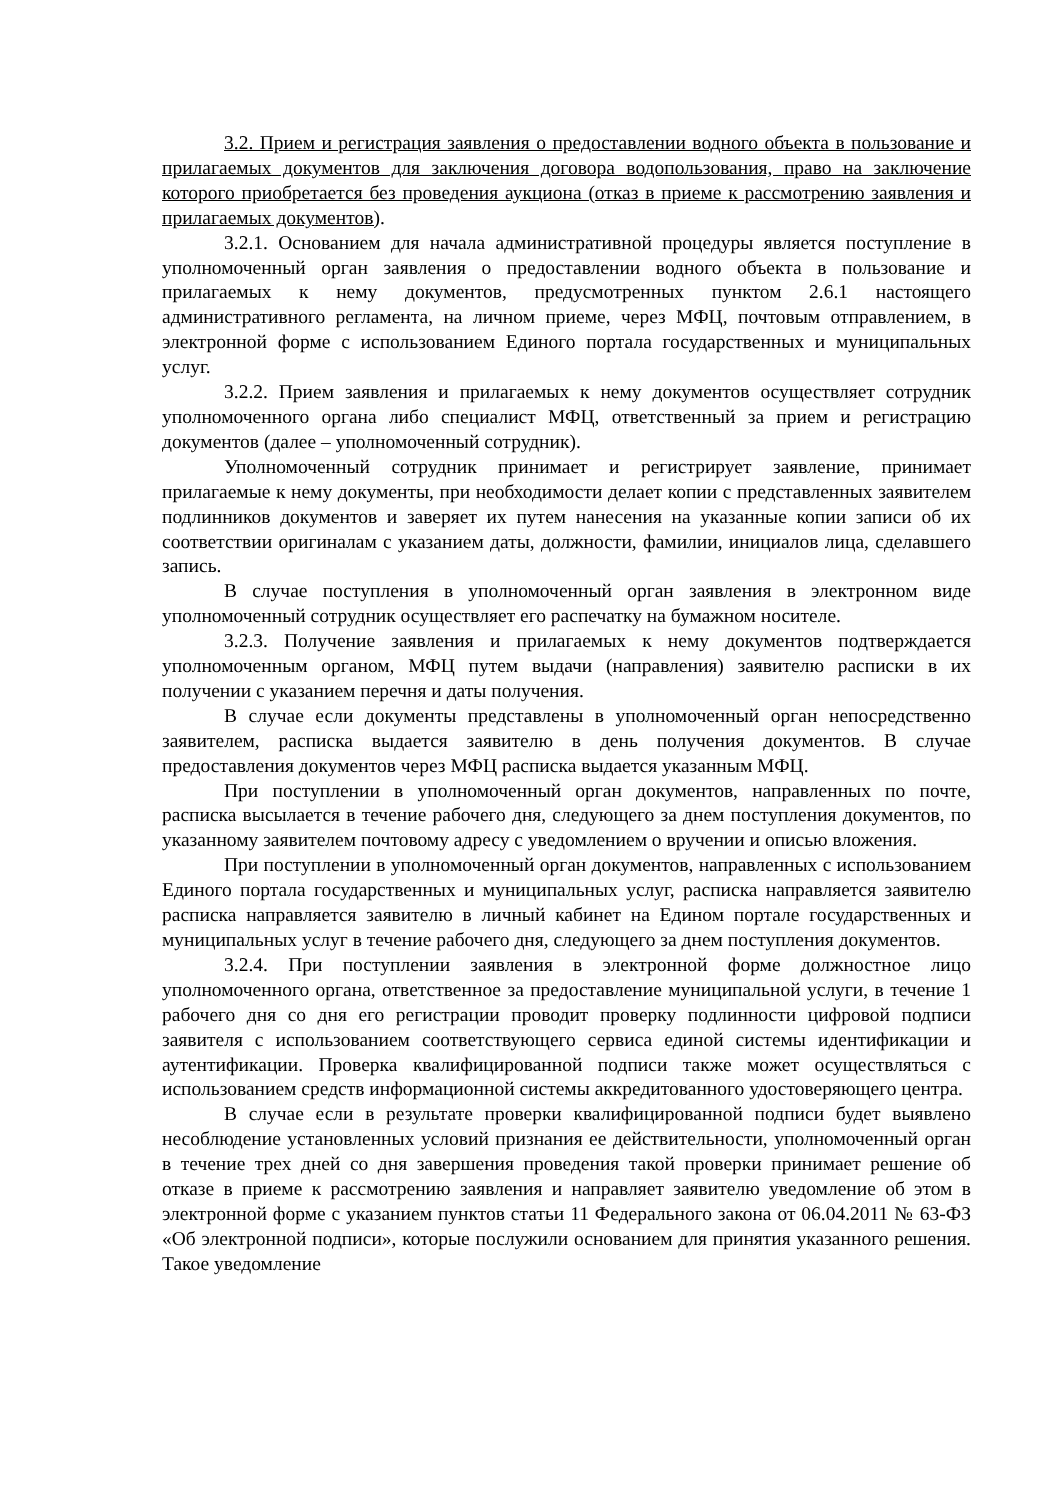3.2. Прием и регистрация заявления о предоставлении водного объекта в пользование и прилагаемых документов для заключения договора водопользования, право на заключение которого приобретается без проведения аукциона (отказ в приеме к рассмотрению заявления и прилагаемых документов).
3.2.1. Основанием для начала административной процедуры является поступление в уполномоченный орган заявления о предоставлении водного объекта в пользование и прилагаемых к нему документов, предусмотренных пунктом 2.6.1 настоящего административного регламента, на личном приеме, через МФЦ, почтовым отправлением, в электронной форме с использованием Единого портала государственных и муниципальных услуг.
3.2.2. Прием заявления и прилагаемых к нему документов осуществляет сотрудник уполномоченного органа либо специалист МФЦ, ответственный за прием и регистрацию документов (далее – уполномоченный сотрудник).
Уполномоченный сотрудник принимает и регистрирует заявление, принимает прилагаемые к нему документы, при необходимости делает копии с представленных заявителем подлинников документов и заверяет их путем нанесения на указанные копии записи об их соответствии оригиналам с указанием даты, должности, фамилии, инициалов лица, сделавшего запись.
В случае поступления в уполномоченный орган заявления в электронном виде уполномоченный сотрудник осуществляет его распечатку на бумажном носителе.
3.2.3. Получение заявления и прилагаемых к нему документов подтверждается уполномоченным органом, МФЦ путем выдачи (направления) заявителю расписки в их получении с указанием перечня и даты получения.
В случае если документы представлены в уполномоченный орган непосредственно заявителем, расписка выдается заявителю в день получения документов. В случае предоставления документов через МФЦ расписка выдается указанным МФЦ.
При поступлении в уполномоченный орган документов, направленных по почте, расписка высылается в течение рабочего дня, следующего за днем поступления документов, по указанному заявителем почтовому адресу с уведомлением о вручении и описью вложения.
При поступлении в уполномоченный орган документов, направленных с использованием Единого портала государственных и муниципальных услуг, расписка направляется заявителю расписка направляется заявителю в личный кабинет на Едином портале государственных и муниципальных услуг в течение рабочего дня, следующего за днем поступления документов.
3.2.4. При поступлении заявления в электронной форме должностное лицо уполномоченного органа, ответственное за предоставление муниципальной услуги, в течение 1 рабочего дня со дня его регистрации проводит проверку подлинности цифровой подписи заявителя с использованием соответствующего сервиса единой системы идентификации и аутентификации. Проверка квалифицированной подписи также может осуществляться с использованием средств информационной системы аккредитованного удостоверяющего центра.
В случае если в результате проверки квалифицированной подписи будет выявлено несоблюдение установленных условий признания ее действительности, уполномоченный орган в течение трех дней со дня завершения проведения такой проверки принимает решение об отказе в приеме к рассмотрению заявления и направляет заявителю уведомление об этом в электронной форме с указанием пунктов статьи 11 Федерального закона от 06.04.2011 № 63-ФЗ «Об электронной подписи», которые послужили основанием для принятия указанного решения. Такое уведомление